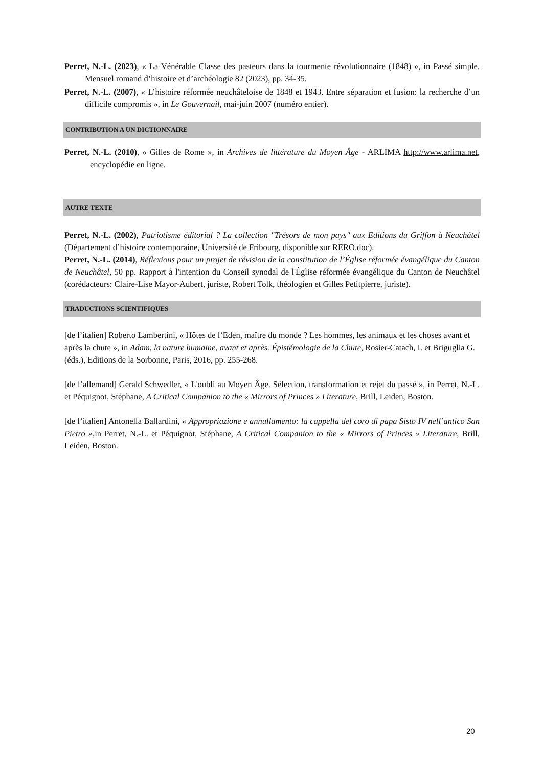Perret, N.-L. (2023), « La Vénérable Classe des pasteurs dans la tourmente révolutionnaire (1848) », in Passé simple. Mensuel romand d’histoire et d’archéologie 82 (2023), pp. 34-35.
Perret, N.-L. (2007), « L’histoire réformée neuchâteloise de 1848 et 1943. Entre séparation et fusion: la recherche d’un difficile compromis », in Le Gouvernail, mai-juin 2007 (numéro entier).
CONTRIBUTION A UN DICTIONNAIRE
Perret, N.-L. (2010), « Gilles de Rome », in Archives de littérature du Moyen Âge - ARLIMA http://www.arlima.net, encyclopédie en ligne.
AUTRE TEXTE
Perret, N.-L. (2002), Patriotisme éditorial ? La collection "Trésors de mon pays" aux Editions du Griffon à Neuchâtel (Département d’histoire contemporaine, Université de Fribourg, disponible sur RERO.doc).
Perret, N.-L. (2014), Réflexions pour un projet de révision de la constitution de l’Église réformée évangélique du Canton de Neuchâtel, 50 pp. Rapport à l'intention du Conseil synodal de l'Église réformée évangélique du Canton de Neuchâtel (corédacteurs: Claire-Lise Mayor-Aubert, juriste, Robert Tolk, théologien et Gilles Petitpierre, juriste).
TRADUCTIONS SCIENTIFIQUES
[de l’italien] Roberto Lambertini, « Hôtes de l’Eden, maître du monde ? Les hommes, les animaux et les choses avant et après la chute », in Adam, la nature humaine, avant et après. Épistémologie de la Chute, Rosier-Catach, I. et Briguglia G. (éds.), Editions de la Sorbonne, Paris, 2016, pp. 255-268.
[de l’allemand] Gerald Schwedler, « L'oubli au Moyen Âge. Sélection, transformation et rejet du passé », in Perret, N.-L. et Péquignot, Stéphane, A Critical Companion to the « Mirrors of Princes » Literature, Brill, Leiden, Boston.
[de l’italien] Antonella Ballardini, « Appropriazione e annullamento: la cappella del coro di papa Sisto IV nell’antico San Pietro »,in Perret, N.-L. et Péquignot, Stéphane, A Critical Companion to the « Mirrors of Princes » Literature, Brill, Leiden, Boston.
20